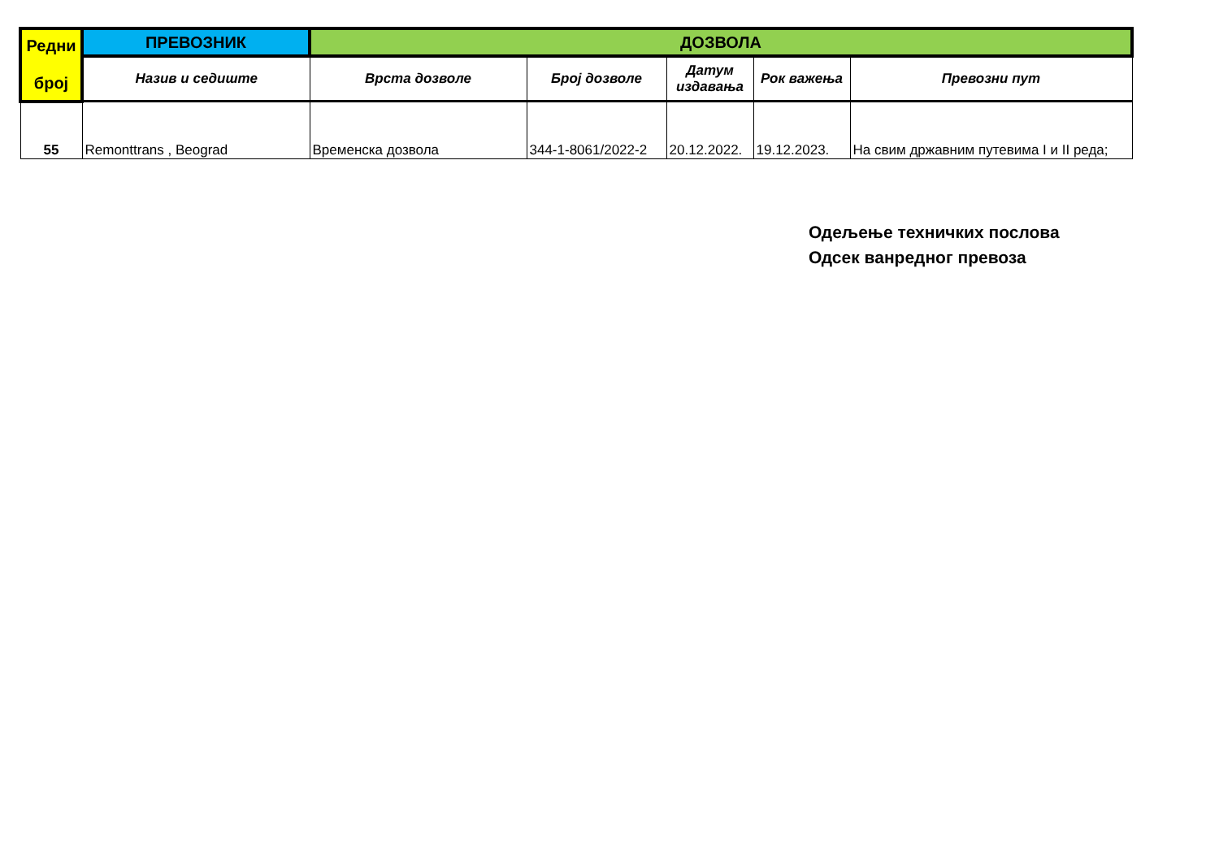| Редни број | ПРЕВОЗНИК | ДОЗВОЛА | | | | |
| --- | --- | --- | --- | --- | --- | --- |
| | Назив и седиште | Врста дозволе | Број дозволе | Датум издавања | Рок важења | Превозни пут |
| 55 | Remonttrans , Beograd | Временска дозвола | 344-1-8061/2022-2 | 20.12.2022. | 19.12.2023. | На свим државним путевима I и II реда; |
Одељење техничких послова
Одсек ванредног превоза